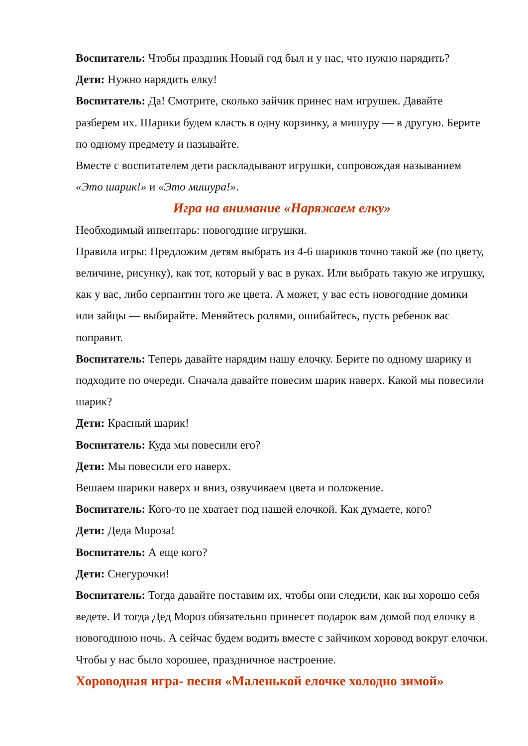Воспитатель: Чтобы праздник Новый год был и у нас, что нужно нарядить?
Дети: Нужно нарядить елку!
Воспитатель: Да! Смотрите, сколько зайчик принес нам игрушек. Давайте разберем их. Шарики будем класть в одну корзинку, а мишуру — в другую. Берите по одному предмету и называйте.
Вместе с воспитателем дети раскладывают игрушки, сопровождая называнием «Это шарик!» и «Это мишура!».
Игра на внимание «Наряжаем елку»
Необходимый инвентарь: новогодние игрушки.
Правила игры: Предложим детям выбрать из 4-6 шариков точно такой же (по цвету, величине, рисунку), как тот, который у вас в руках. Или выбрать такую же игрушку, как у вас, либо серпантин того же цвета. А может, у вас есть новогодние домики или зайцы — выбирайте. Меняйтесь ролями, ошибайтесь, пусть ребенок вас поправит.
Воспитатель: Теперь давайте нарядим нашу елочку. Берите по одному шарику и подходите по очереди. Сначала давайте повесим шарик наверх. Какой мы повесили шарик?
Дети: Красный шарик!
Воспитатель: Куда мы повесили его?
Дети: Мы повесили его наверх.
Вешаем шарики наверх и вниз, озвучиваем цвета и положение.
Воспитатель: Кого-то не хватает под нашей елочкой. Как думаете, кого?
Дети: Деда Мороза!
Воспитатель: А еще кого?
Дети: Снегурочки!
Воспитатель: Тогда давайте поставим их, чтобы они следили, как вы хорошо себя ведете. И тогда Дед Мороз обязательно принесет подарок вам домой под елочку в новогоднюю ночь. А сейчас будем водить вместе с зайчиком хоровод вокруг елочки. Чтобы у нас было хорошее, праздничное настроение.
Хороводная игра- песня «Маленькой елочке холодно зимой»